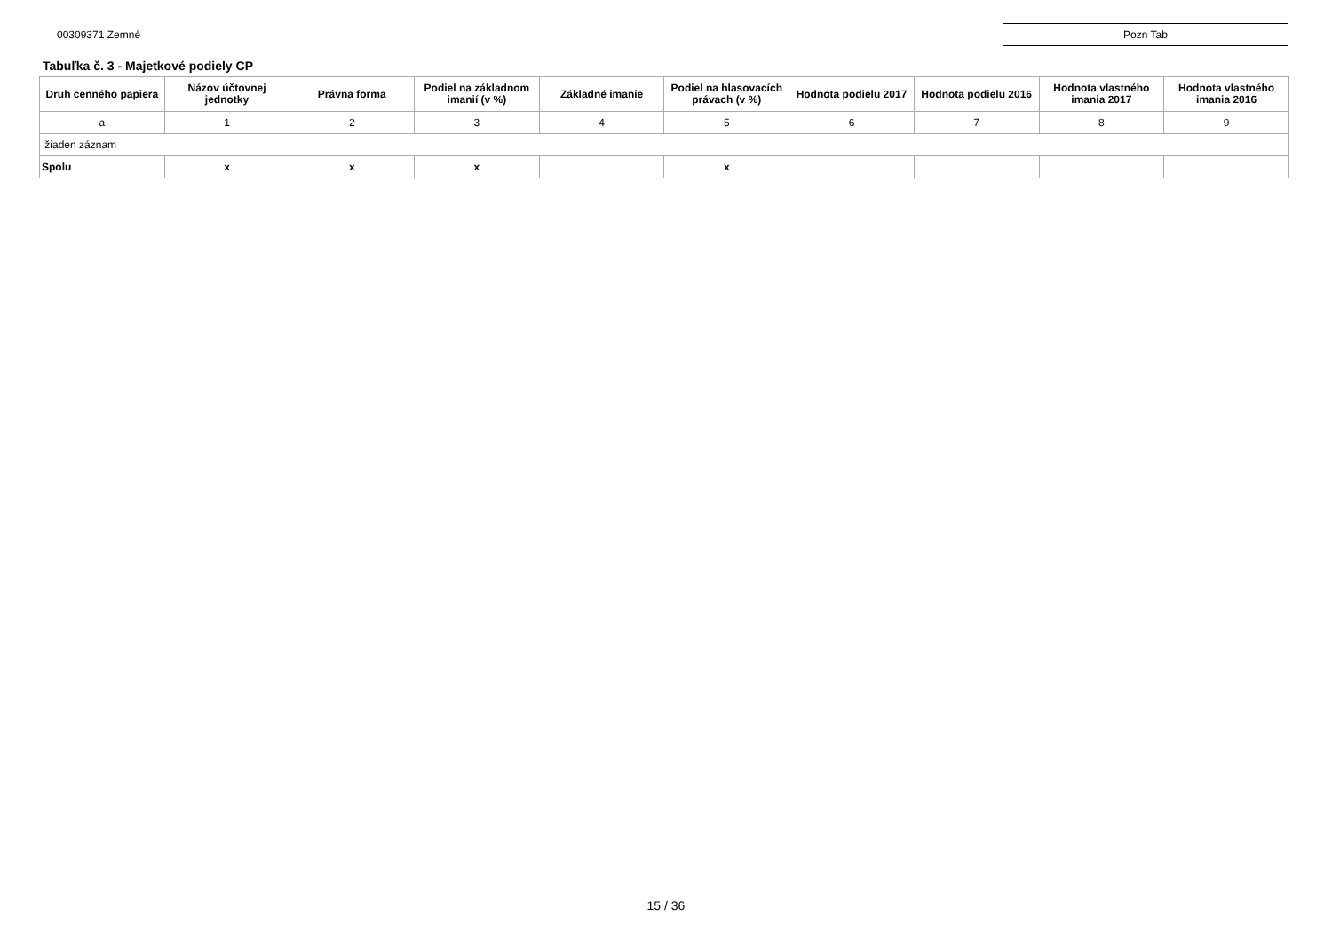00309371 Zemné Pozn Tab
Tabuľka č. 3 - Majetkové podiely CP
| Druh cenného papiera | Názov účtovnej jednotky | Právna forma | Podiel na základnom imanií (v %) | Základné imanie | Podiel na hlasovacích právach (v %) | Hodnota podielu 2017 | Hodnota podielu 2016 | Hodnota vlastného imania 2017 | Hodnota vlastného imania 2016 |
| --- | --- | --- | --- | --- | --- | --- | --- | --- | --- |
| a | 1 | 2 | 3 | 4 | 5 | 6 | 7 | 8 | 9 |
| žiaden záznam | | | | | | | | | |
| Spolu | x | x | x | | x | | | | |
15 / 36